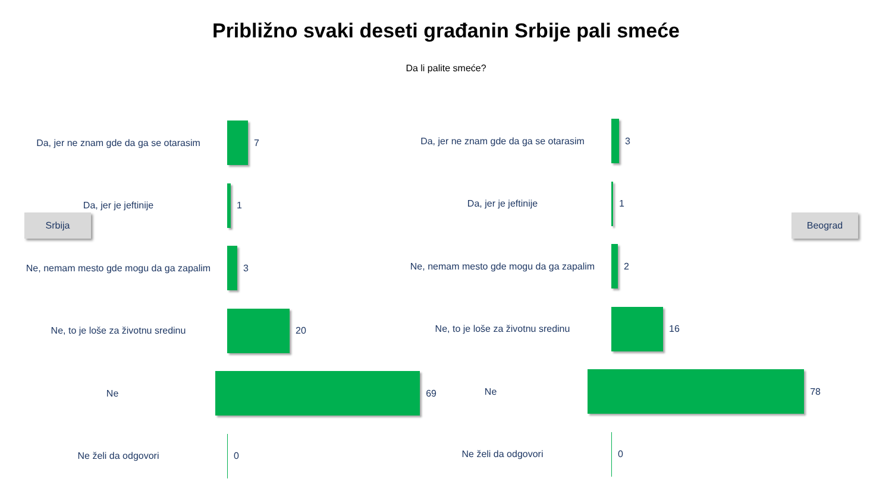Približno svaki deseti građanin Srbije pali smeće
Da li palite smeće?
Srbija
Da, jer ne znam gde da ga se otarasim
7
Da, jer je jeftinije 1
Ne, nemam mesto gde mogu da ga zapalim
3
Ne, to je loše za životnu sredinu 20
Ne 69
Ne želi da odgovori 0
Da, jer ne znam gde da ga se otarasim
3
Da, jer je jeftinije 1
Ne, nemam mesto gde mogu da ga zapalim
2
Ne, to je loše za životnu sredinu 16
Ne 78
Ne želi da odgovori 0
Beograd